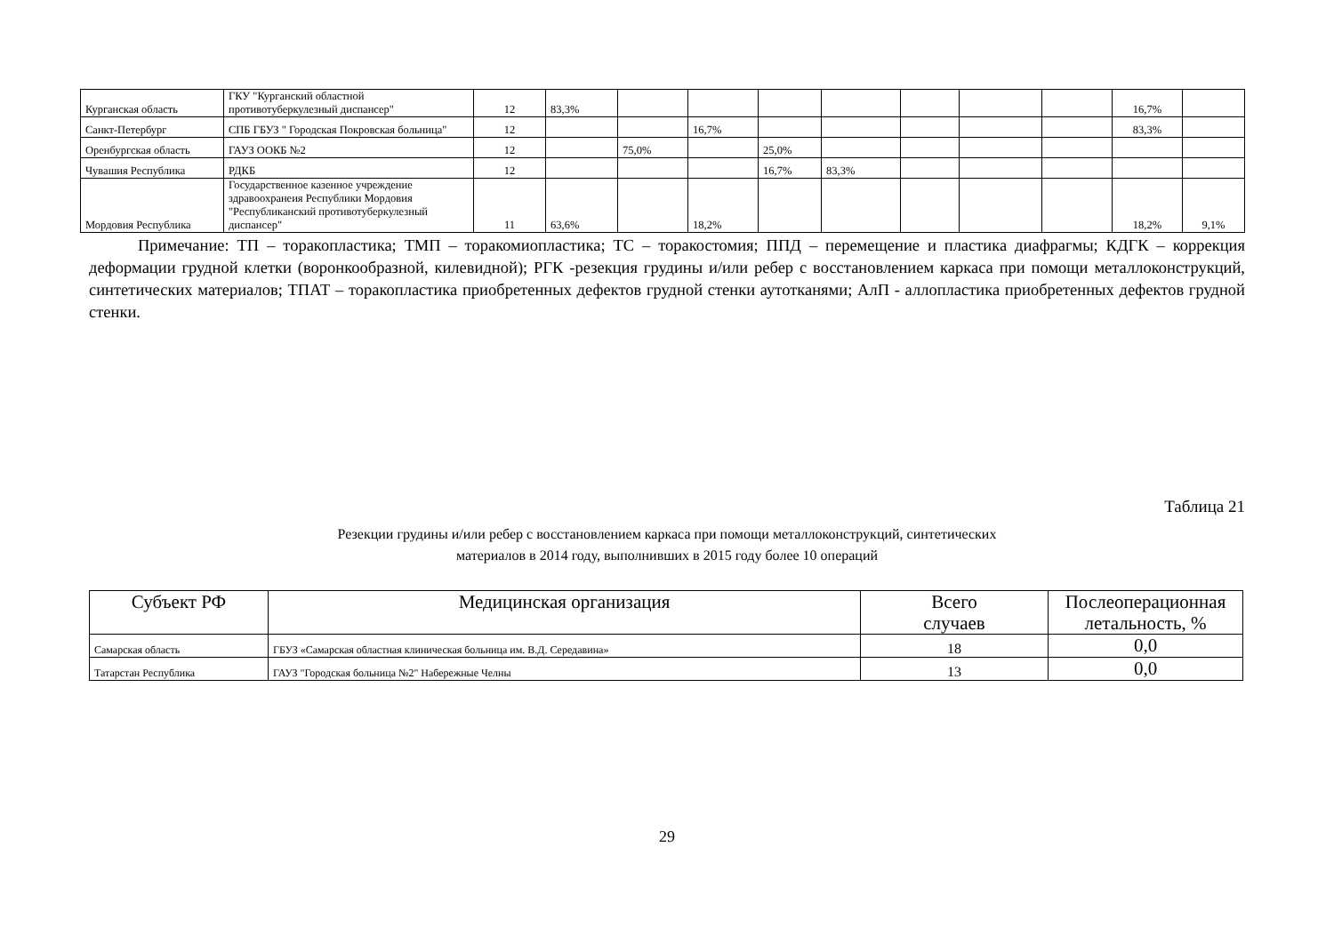| Курганская область | ГКУ "Курганский областной противотуберкулезный диспансер" | 12 | 83,3% | | | | | | | | 16,7% | |
| Санкт-Петербург | СПБ ГБУЗ " Городская Покровская больница" | 12 | | | 16,7% | | | | | | 83,3% | |
| Оренбургская область | ГАУЗ ООКБ №2 | 12 | | 75,0% | | 25,0% | | | | | | |
| Чувашия Республика | РДКБ | 12 | | | | 16,7% | 83,3% | | | | | |
| Мордовия Республика | Государственное казенное учреждение здравоохранеия Республики Мордовия "Республиканский противотуберкулезный диспансер" | 11 | 63,6% | | 18,2% | | | | | | 18,2% | 9,1% |
Примечание: ТП – торакопластика; ТМП – торакомиопластика; ТС – торакостомия; ППД – перемещение и пластика диафрагмы; КДГК – коррекция деформации грудной клетки (воронкообразной, килевидной); РГК -резекция грудины и/или ребер с восстановлением каркаса при помощи металлоконструкций, синтетических материалов; ТПАТ – торакопластика приобретенных дефектов грудной стенки аутотканями; АлП - аллопластика приобретенных дефектов грудной стенки.
Таблица 21
Резекции грудины и/или ребер с восстановлением каркаса при помощи металлоконструкций, синтетических
материалов в 2014 году, выполнивших в 2015 году более 10 операций
| Субъект РФ | Медицинская организация | Всего случаев | Послеоперационная летальность, % |
| --- | --- | --- | --- |
| Самарская область | ГБУЗ «Самарская областная клиническая больница им. В.Д. Середавина» | 18 | 0,0 |
| Татарстан Республика | ГАУЗ "Городская больница №2" Набережные Челны | 13 | 0,0 |
29